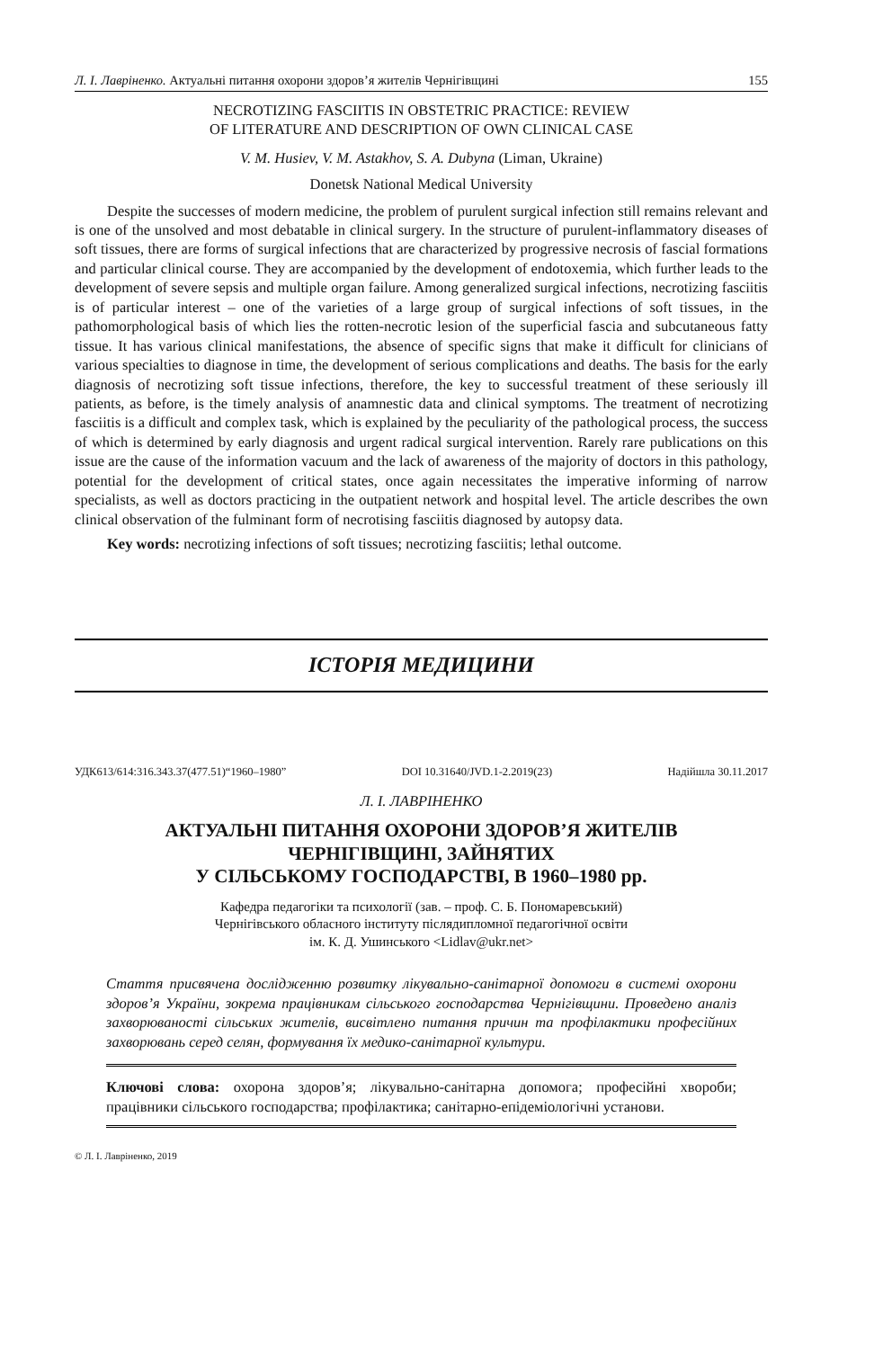Л. І. Лавріненко. Актуальні питання охорони здоров’я жителів Чернігівщині 155
NECROTIZING FASCIITIS IN OBSTETRIC PRACTICE: REVIEW
OF LITERATURE AND DESCRIPTION OF OWN CLINICAL CASE
V. M. Husiev, V. M. Astakhov, S. A. Dubyna (Liman, Ukraine)
Donetsk National Medical University
Despite the successes of modern medicine, the problem of purulent surgical infection still remains relevant and is one of the unsolved and most debatable in clinical surgery. In the structure of purulent-inflammatory diseases of soft tissues, there are forms of surgical infections that are characterized by progressive necrosis of fascial formations and particular clinical course. They are accompanied by the development of endotoxemia, which further leads to the development of severe sepsis and multiple organ failure. Among generalized surgical infections, necrotizing fasciitis is of particular interest – one of the varieties of a large group of surgical infections of soft tissues, in the pathomorphological basis of which lies the rotten-necrotic lesion of the superficial fascia and subcutaneous fatty tissue. It has various clinical manifestations, the absence of specific signs that make it difficult for clinicians of various specialties to diagnose in time, the development of serious complications and deaths. The basis for the early diagnosis of necrotizing soft tissue infections, therefore, the key to successful treatment of these seriously ill patients, as before, is the timely analysis of anamnestic data and clinical symptoms. The treatment of necrotizing fasciitis is a difficult and complex task, which is explained by the peculiarity of the pathological process, the success of which is determined by early diagnosis and urgent radical surgical intervention. Rarely rare publications on this issue are the cause of the information vacuum and the lack of awareness of the majority of doctors in this pathology, potential for the development of critical states, once again necessitates the imperative informing of narrow specialists, as well as doctors practicing in the outpatient network and hospital level. The article describes the own clinical observation of the fulminant form of necrotising fasciitis diagnosed by autopsy data.
Key words: necrotizing infections of soft tissues; necrotizing fasciitis; lethal outcome.
ІСТОРІЯ МЕДИЦИНИ
УДК613/614:316.343.37(477.51)“1960–1980” DOI 10.31640/JVD.1-2.2019(23) Надійшла 30.11.2017
Л. І. ЛАВРІНЕНКО
АКТУАЛЬНІ ПИТАННЯ ОХОРОНИ ЗДОРОВ’Я ЖИТЕЛІВ
ЧЕРНІГІВЩИНІ, ЗАЙНЯТИХ
У СІЛЬСЬКОМУ ГОСПОДАРСТВІ, В 1960–1980 рр.
Кафедра педагогіки та психології (зав. – проф. С. Б. Пономаревський)
Чернігівського обласного інституту післядипломної педагогічної освіти
ім. К. Д. Ушинського <Lidlav@ukr.net>
Стаття присвячена дослідженню розвитку лікувально-санітарної допомоги в системі охорони здоров’я України, зокрема працівникам сільського господарства Чернігівщини. Проведено аналіз захворюваності сільських жителів, висвітлено питання причин та профілактики професійних захворювань серед селян, формування їх медико-санітарної культури.
Ключові слова: охорона здоров’я; лікувально-санітарна допомога; професійні хвороби; працівники сільського господарства; профілактика; санітарно-епідеміологічні установи.
© Л. І. Лавріненко, 2019